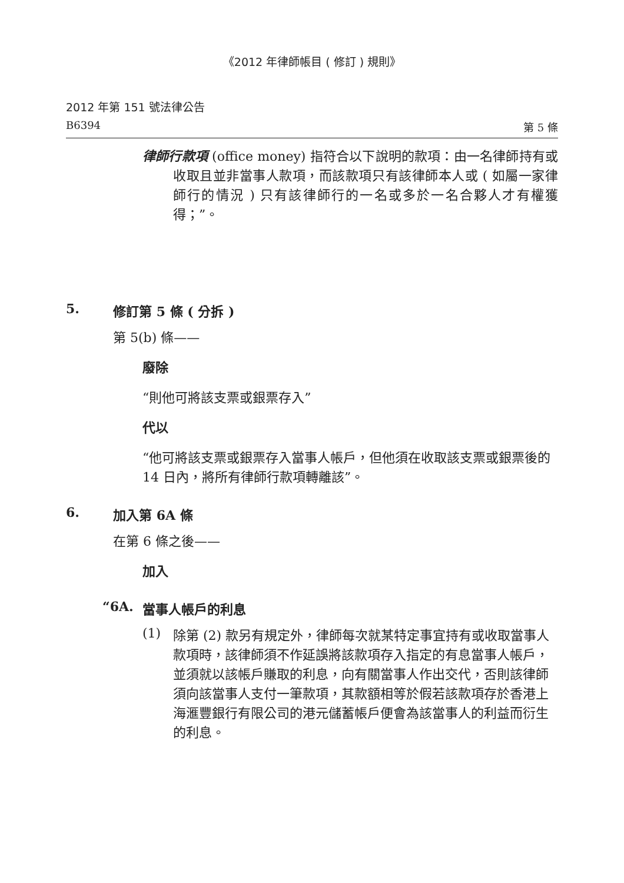《2012 年律師帳目 ( 修訂 ) 規則》
2012 年第 151 號法律公告
B6394 第 5 條
律師行款項 (office money) 指符合以下說明的款項：由一名律師持有或收取且並非當事人款項，而該款項只有該律師本人或 ( 如屬一家律師行的情況 ) 只有該律師行的一名或多於一名合夥人才有權獲得；”。
5. 修訂第 5 條 ( 分拆 )
第 5(b) 條——
廢除
“則他可將該支票或銀票存入”
代以
“他可將該支票或銀票存入當事人帳戶，但他須在收取該支票或銀票後的 14 日內，將所有律師行款項轉離該”。
6. 加入第 6A 條
在第 6 條之後——
加入
“6A. 當事人帳戶的利息
(1)
除第 (2) 款另有規定外，律師每次就某特定事宜持有或收取當事人款項時，該律師須不作延誤將該款項存入指定的有息當事人帳戶，並須就以該帳戶賺取的利息，向有關當事人作出交代，否則該律師須向該當事人支付一筆款項，其款額相等於假若該款項存於香港上海滙豐銀行有限公司的港元儲蓄帳戶便會為該當事人的利益而衍生的利息。